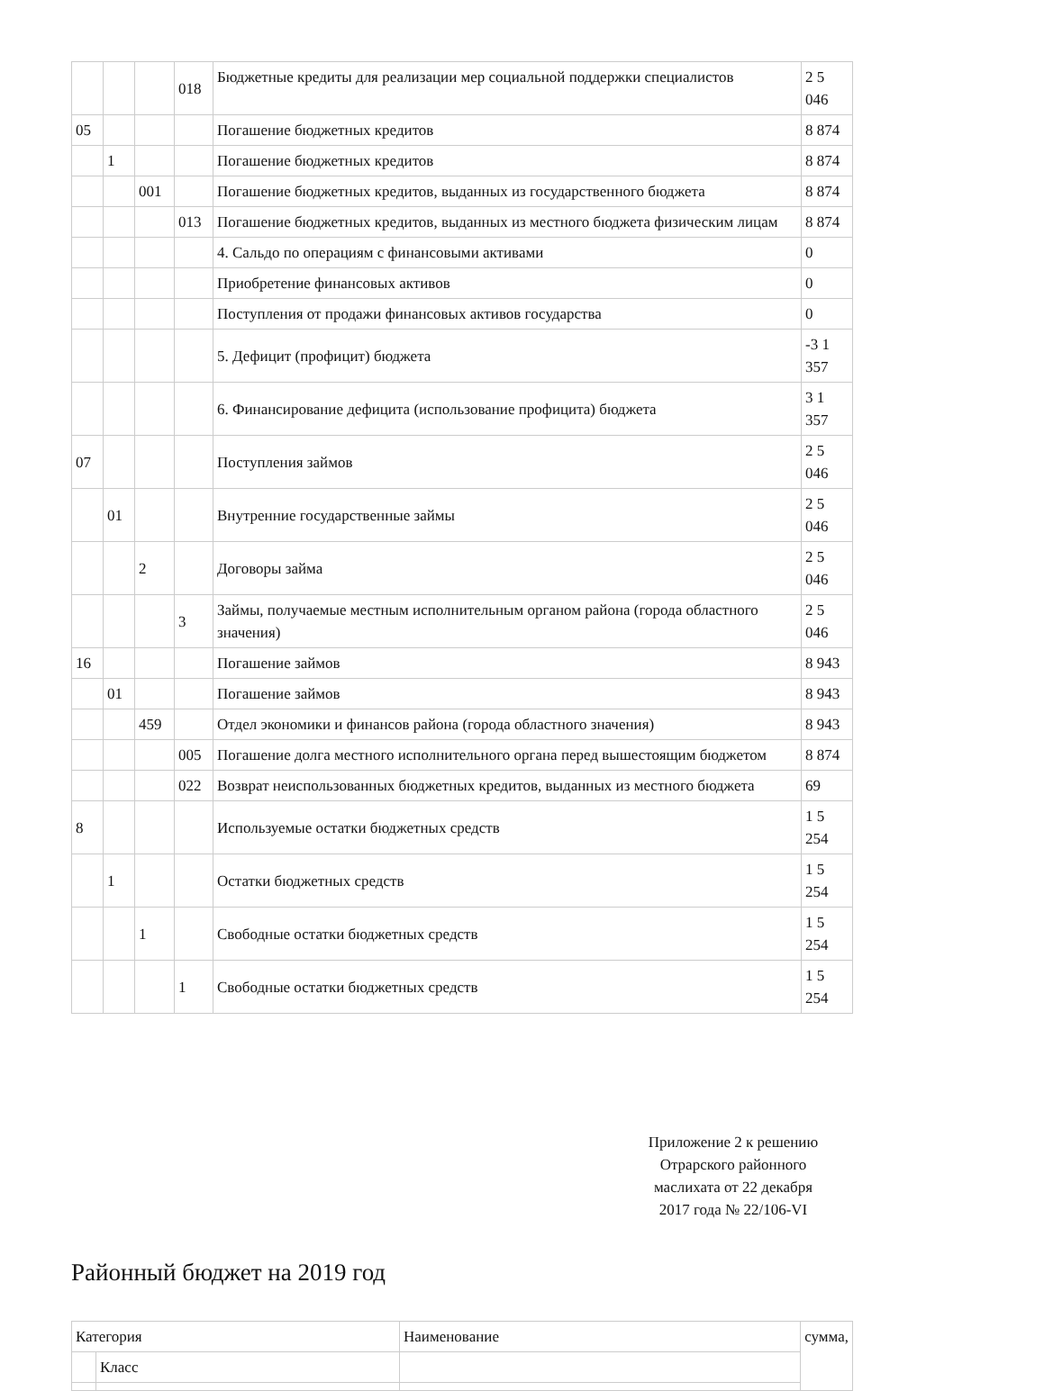| | | | 018 | Бюджетные кредиты для реализации мер социальной поддержки специалистов | 2 5 046 |
| 05 | | | | Погашение бюджетных кредитов | 8 874 |
| | 1 | | | Погашение бюджетных кредитов | 8 874 |
| | | 001 | | Погашение бюджетных кредитов, выданных из государственного бюджета | 8 874 |
| | | | 013 | Погашение бюджетных кредитов, выданных из местного бюджета физическим лицам | 8 874 |
| | | | | 4. Сальдо по операциям с финансовыми активами | 0 |
| | | | | Приобретение финансовых активов | 0 |
| | | | | Поступления от продажи финансовых активов государства | 0 |
| | | | | 5. Дефицит (профицит) бюджета | -3 1 357 |
| | | | | 6. Финансирование дефицита (использование профицита) бюджета | 3 1 357 |
| 07 | | | | Поступления займов | 2 5 046 |
| | 01 | | | Внутренние государственные займы | 2 5 046 |
| | | 2 | | Договоры займа | 2 5 046 |
| | | | 3 | Займы, получаемые местным исполнительным органом района (города областного значения) | 2 5 046 |
| 16 | | | | Погашение займов | 8 943 |
| | 01 | | | Погашение займов | 8 943 |
| | | 459 | | Отдел экономики и финансов района (города областного значения) | 8 943 |
| | | | 005 | Погашение долга местного исполнительного органа перед вышестоящим бюджетом | 8 874 |
| | | | 022 | Возврат неиспользованных бюджетных кредитов, выданных из местного бюджета | 69 |
| 8 | | | | Используемые остатки бюджетных средств | 1 5 254 |
| | 1 | | | Остатки бюджетных средств | 1 5 254 |
| | | 1 | | Свободные остатки бюджетных средств | 1 5 254 |
| | | | 1 | Свободные остатки бюджетных средств | 1 5 254 |
Приложение 2 к решению
Отрарского районного
маслихата от 22 декабря
2017 года № 22/106-VI
Районный бюджет на 2019 год
| Категория | | Наименование | сумма, |
| | Класс | | |